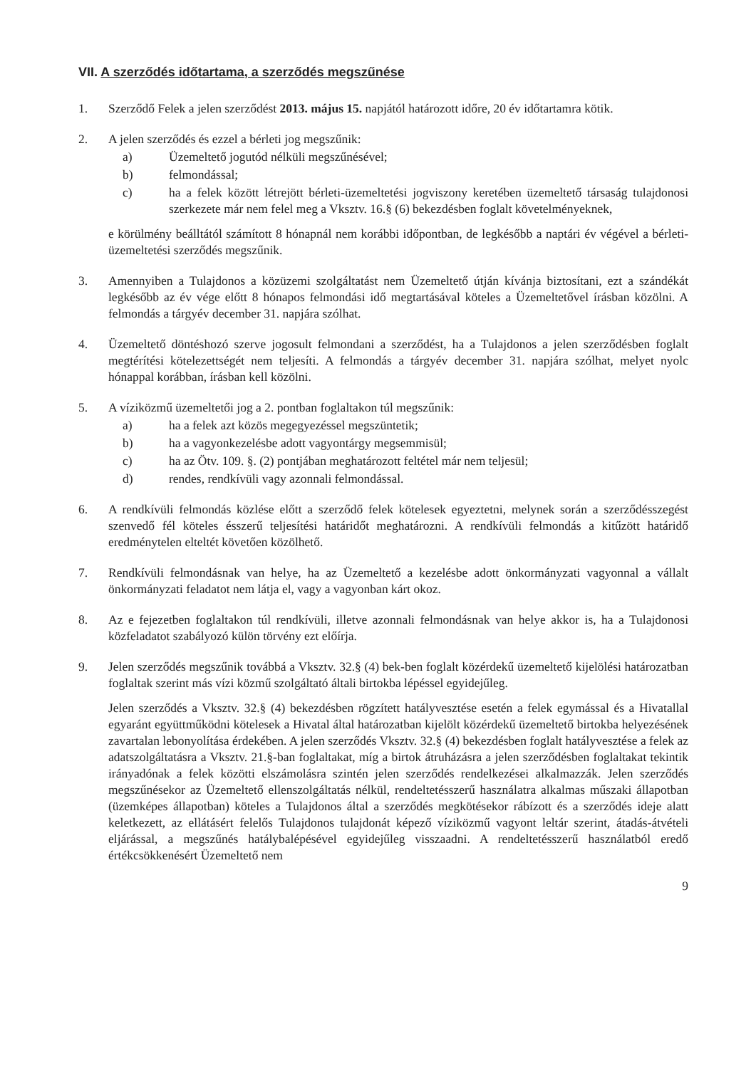VII. A szerződés időtartama, a szerződés megszűnése
1. Szerződő Felek a jelen szerződést 2013. május 15. napjától határozott időre, 20 év időtartamra kötik.
2. A jelen szerződés és ezzel a bérleti jog megszűnik:
a) Üzemeltető jogutód nélküli megszűnésével;
b) felmondással;
c) ha a felek között létrejött bérleti-üzemeltetési jogviszony keretében üzemeltető társaság tulajdonosi szerkezete már nem felel meg a Vksztv. 16.§ (6) bekezdésben foglalt követelményeknek,
e körülmény beálltától számított 8 hónapnál nem korábbi időpontban, de legkésőbb a naptári év végével a bérleti-üzemeltetési szerződés megszűnik.
3. Amennyiben a Tulajdonos a közüzemi szolgáltatást nem Üzemeltető útján kívánja biztosítani, ezt a szándékát legkésőbb az év vége előtt 8 hónapos felmondási idő megtartásával köteles a Üzemeltetővel írásban közölni. A felmondás a tárgyév december 31. napjára szólhat.
4. Üzemeltető döntéshozó szerve jogosult felmondani a szerződést, ha a Tulajdonos a jelen szerződésben foglalt megtérítési kötelezettségét nem teljesíti. A felmondás a tárgyév december 31. napjára szólhat, melyet nyolc hónappal korábban, írásban kell közölni.
5. A víziközmű üzemeltetői jog a 2. pontban foglaltakon túl megszűnik:
a) ha a felek azt közös megegyezéssel megszüntetik;
b) ha a vagyonkezelésbe adott vagyontárgy megsemmisül;
c) ha az Ötv. 109. §. (2) pontjában meghatározott feltétel már nem teljesül;
d) rendes, rendkívüli vagy azonnali felmondással.
6. A rendkívüli felmondás közlése előtt a szerződő felek kötelesek egyeztetni, melynek során a szerződésszegést szenvedő fél köteles ésszerű teljesítési határidőt meghatározni. A rendkívüli felmondás a kitűzött határidő eredménytelen elteltét követően közölhető.
7. Rendkívüli felmondásnak van helye, ha az Üzemeltető a kezelésbe adott önkormányzati vagyonnal a vállalt önkormányzati feladatot nem látja el, vagy a vagyonban kárt okoz.
8. Az e fejezetben foglaltakon túl rendkívüli, illetve azonnali felmondásnak van helye akkor is, ha a Tulajdonosi közfeladatot szabályozó külön törvény ezt előírja.
9. Jelen szerződés megszűnik továbbá a Vksztv. 32.§ (4) bek-ben foglalt közérdekű üzemeltető kijelölési határozatban foglaltak szerint más vízi közmű szolgáltató általi birtokba lépéssel egyidejűleg.
Jelen szerződés a Vksztv. 32.§ (4) bekezdésben rögzített hatályvesztése esetén a felek egymással és a Hivatallal egyaránt együttműködni kötelesek a Hivatal által határozatban kijelölt közérdekű üzemeltető birtokba helyezésének zavartalan lebonyolítása érdekében. A jelen szerződés Vksztv. 32.§ (4) bekezdésben foglalt hatályvesztése a felek az adatszolgáltatásra a Vksztv. 21.§-ban foglaltakat, míg a birtok átruházásra a jelen szerződésben foglaltakat tekintik irányadónak a felek közötti elszámolásra szintén jelen szerződés rendelkezései alkalmazzák. Jelen szerződés megszűnésekor az Üzemeltető ellenszolgáltatás nélkül, rendeltetésszerű használatra alkalmas műszaki állapotban (üzemképes állapotban) köteles a Tulajdonos által a szerződés megkötésekor rábízott és a szerződés ideje alatt keletkezett, az ellátásért felelős Tulajdonos tulajdonát képező víziközmű vagyont leltár szerint, átadás-átvételi eljárással, a megszűnés hatálybalépésével egyidejűleg visszaadni. A rendeltetésszerű használatból eredő értékcsökkenésért Üzemeltető nem
9